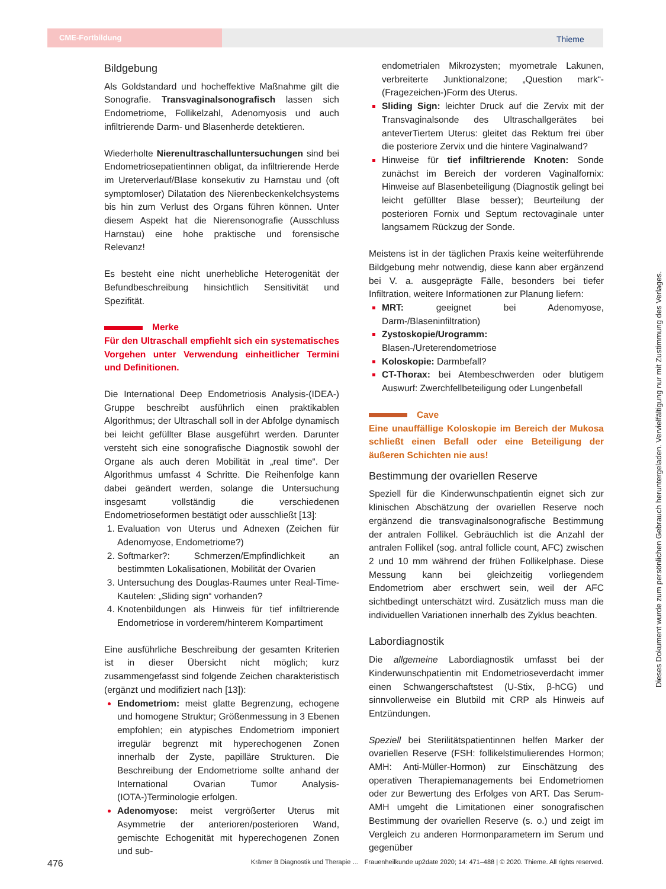CME-Fortbildung Thieme
Bildgebung
Als Goldstandard und hocheffektive Maßnahme gilt die Sonografie. Transvaginalsonografisch lassen sich Endometriome, Follikelzahl, Adenomyosis und auch infiltrierende Darm- und Blasenherde detektieren.
Wiederholte Nierenultraschalluntersuchungen sind bei Endometriosepatientinnen obligat, da infiltrierende Herde im Ureterverlauf/Blase konsekutiv zu Harnstau und (oft symptomloser) Dilatation des Nierenbeckenkelchsystems bis hin zum Verlust des Organs führen können. Unter diesem Aspekt hat die Nierensonografie (Ausschluss Harnstau) eine hohe praktische und forensische Relevanz!
Es besteht eine nicht unerhebliche Heterogenität der Befundbeschreibung hinsichtlich Sensitivität und Spezifität.
Merke
Für den Ultraschall empfiehlt sich ein systematisches Vorgehen unter Verwendung einheitlicher Termini und Definitionen.
Die International Deep Endometriosis Analysis-(IDEA-) Gruppe beschreibt ausführlich einen praktikablen Algorithmus; der Ultraschall soll in der Abfolge dynamisch bei leicht gefüllter Blase ausgeführt werden. Darunter versteht sich eine sonografische Diagnostik sowohl der Organe als auch deren Mobilität in „real time“. Der Algorithmus umfasst 4 Schritte. Die Reihenfolge kann dabei geändert werden, solange die Untersuchung insgesamt vollständig die verschiedenen Endometrioseformen bestätigt oder ausschließt [13]:
Evaluation von Uterus und Adnexen (Zeichen für Adenomyose, Endometriome?)
Softmarker?: Schmerzen/Empfindlichkeit an bestimmten Lokalisationen, Mobilität der Ovarien
Untersuchung des Douglas-Raumes unter Real-Time-Kautelen: „Sliding sign“ vorhanden?
Knotenbildungen als Hinweis für tief infiltrierende Endometriose in vorderem/hinterem Kompartiment
Eine ausführliche Beschreibung der gesamten Kriterien ist in dieser Übersicht nicht möglich; kurz zusammengefasst sind folgende Zeichen charakteristisch (ergänzt und modifiziert nach [13]):
Endometriom: meist glatte Begrenzung, echogene und homogene Struktur; Größenmessung in 3 Ebenen empfohlen; ein atypisches Endometriom imponiert irregulär begrenzt mit hyperechogenen Zonen innerhalb der Zyste, papilläre Strukturen. Die Beschreibung der Endometriome sollte anhand der International Ovarian Tumor Analysis-(IOTA-)Terminologie erfolgen.
Adenomyose: meist vergrößerter Uterus mit Asymmetrie der anterioren/posterioren Wand, gemischte Echogenität mit hyperechogenen Zonen und sub-
endometrialen Mikrozysten; myometrale Lakunen, verbreiterte Junktionalzone; „Question mark“-(Fragezeichen-)Form des Uterus.
Sliding Sign: leichter Druck auf die Zervix mit der Transvaginalsonde des Ultraschallgerätes bei anteverTiertem Uterus: gleitet das Rektum frei über die posteriore Zervix und die hintere Vaginalwand?
Hinweise für tief infiltrierende Knoten: Sonde zunächst im Bereich der vorderen Vaginalfornix: Hinweise auf Blasenbeteiligung (Diagnostik gelingt bei leicht gefüllter Blase besser); Beurteilung der posterioren Fornix und Septum rectovaginale unter langsamem Rückzug der Sonde.
Meistens ist in der täglichen Praxis keine weiterführende Bildgebung mehr notwendig, diese kann aber ergänzend bei V. a. ausgeprägte Fälle, besonders bei tiefer Infiltration, weitere Informationen zur Planung liefern:
MRT: geeignet bei Adenomyose, Darm-/Blaseninfiltration)
Zystoskopie/Urogramm: Blasen-/Ureterendometriose
Koloskopie: Darmbefall?
CT-Thorax: bei Atembeschwerden oder blutigem Auswurf: Zwerchfellbeteiligung oder Lungenbefall
Cave
Eine unauffällige Koloskopie im Bereich der Mukosa schließt einen Befall oder eine Beteiligung der äußeren Schichten nie aus!
Bestimmung der ovariellen Reserve
Speziell für die Kinderwunschpatientin eignet sich zur klinischen Abschätzung der ovariellen Reserve noch ergänzend die transvaginalsonografische Bestimmung der antralen Follikel. Gebräuchlich ist die Anzahl der antralen Follikel (sog. antral follicle count, AFC) zwischen 2 und 10 mm während der frühen Follikelphase. Diese Messung kann bei gleichzeitig vorliegendem Endometriom aber erschwert sein, weil der AFC sichtbedingt unterschätzt wird. Zusätzlich muss man die individuellen Variationen innerhalb des Zyklus beachten.
Labordiagnostik
Die allgemeine Labordiagnostik umfasst bei der Kinderwunschpatientin mit Endometrioseverdacht immer einen Schwangerschaftstest (U-Stix, β-hCG) und sinnvollerweise ein Blutbild mit CRP als Hinweis auf Entzündungen.
Speziell bei Sterilitätspatientinnen helfen Marker der ovariellen Reserve (FSH: follikelstimulierendes Hormon; AMH: Anti-Müller-Hormon) zur Einschätzung des operativen Therapiemanagements bei Endometriomen oder zur Bewertung des Erfolges von ART. Das Serum-AMH umgeht die Limitationen einer sonografischen Bestimmung der ovariellen Reserve (s. o.) und zeigt im Vergleich zu anderen Hormonparametern im Serum und gegenüber
Dieses Dokument wurde zum persönlichen Gebrauch heruntergeladen. Vervielfältigung nur mit Zustimmung des Verlages.
476 Krämer B Diagnostik und Therapie … Frauenheilkunde up2date 2020; 14: 471–488 | © 2020. Thieme. All rights reserved.